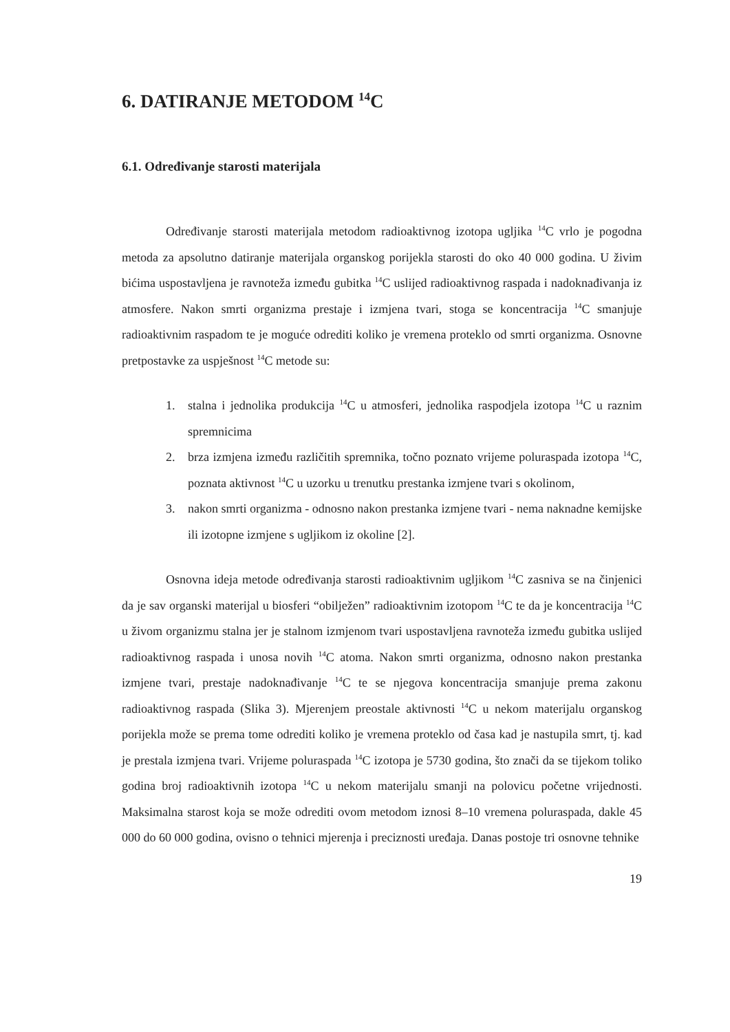6. DATIRANJE METODOM <sup>14</sup>C
6.1. Određivanje starosti materijala
Određivanje starosti materijala metodom radioaktivnog izotopa ugljika <sup>14</sup>C vrlo je pogodna metoda za apsolutno datiranje materijala organskog porijekla starosti do oko 40 000 godina. U živim bićima uspostavljena je ravnoteža između gubitka <sup>14</sup>C uslijed radioaktivnog raspada i nadoknađivanja iz atmosfere. Nakon smrti organizma prestaje i izmjena tvari, stoga se koncentracija <sup>14</sup>C smanjuje radioaktivnim raspadom te je moguće odrediti koliko je vremena proteklo od smrti organizma. Osnovne pretpostavke za uspješnost <sup>14</sup>C metode su:
1. stalna i jednolika produkcija <sup>14</sup>C u atmosferi, jednolika raspodjela izotopa <sup>14</sup>C u raznim spremnicima
2. brza izmjena između različitih spremnika, točno poznato vrijeme poluraspada izotopa <sup>14</sup>C, poznata aktivnost <sup>14</sup>C u uzorku u trenutku prestanka izmjene tvari s okolinom,
3. nakon smrti organizma - odnosno nakon prestanka izmjene tvari - nema naknadne kemijske ili izotopne izmjene s ugljikom iz okoline [2].
Osnovna ideja metode određivanja starosti radioaktivnim ugljikom <sup>14</sup>C zasniva se na činjenici da je sav organski materijal u biosferi “obilježen” radioaktivnim izotopom <sup>14</sup>C te da je koncentracija <sup>14</sup>C u živom organizmu stalna jer je stalnom izmjenom tvari uspostavljena ravnoteža između gubitka uslijed radioaktivnog raspada i unosa novih <sup>14</sup>C atoma. Nakon smrti organizma, odnosno nakon prestanka izmjene tvari, prestaje nadoknađivanje <sup>14</sup>C te se njegova koncentracija smanjuje prema zakonu radioaktivnog raspada (Slika 3). Mjerenjem preostale aktivnosti <sup>14</sup>C u nekom materijalu organskog porijekla može se prema tome odrediti koliko je vremena proteklo od časa kad je nastupila smrt, tj. kad je prestala izmjena tvari. Vrijeme poluraspada <sup>14</sup>C izotopa je 5730 godina, što znači da se tijekom toliko godina broj radioaktivnih izotopa <sup>14</sup>C u nekom materijalu smanji na polovicu početne vrijednosti. Maksimalna starost koja se može odrediti ovom metodom iznosi 8–10 vremena poluraspada, dakle 45 000 do 60 000 godina, ovisno o tehnici mjerenja i preciznosti uređaja. Danas postoje tri osnovne tehnike
19